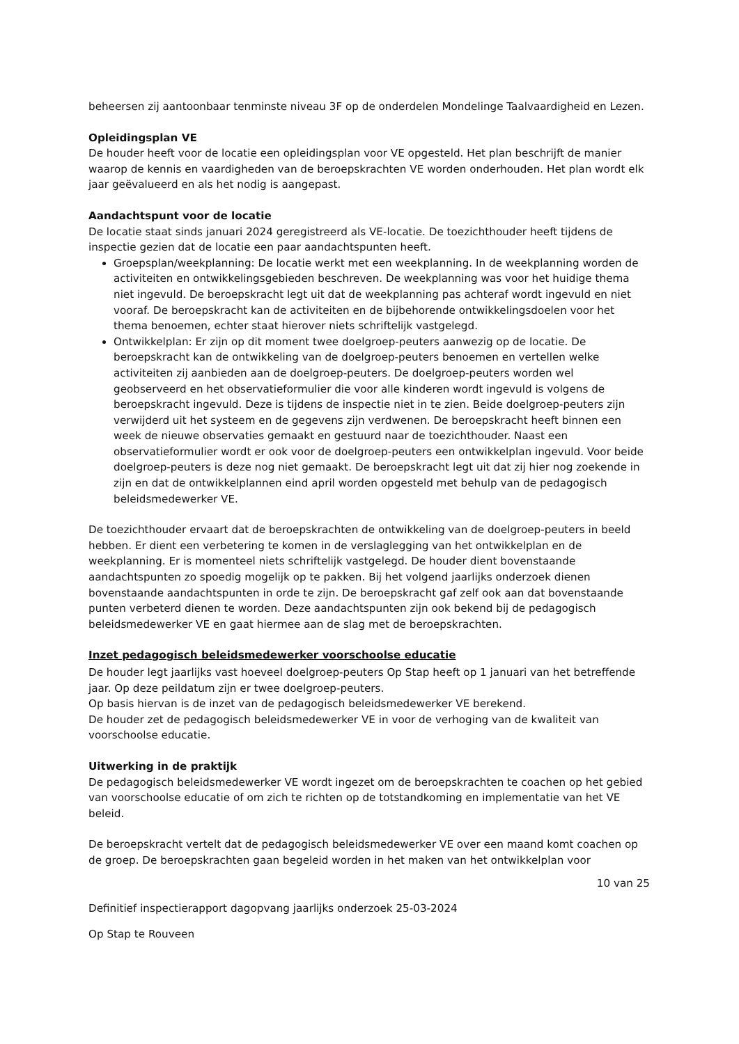beheersen zij aantoonbaar tenminste niveau 3F op de onderdelen Mondelinge Taalvaardigheid en Lezen.
Opleidingsplan VE
De houder heeft voor de locatie een opleidingsplan voor VE opgesteld. Het plan beschrijft de manier waarop de kennis en vaardigheden van de beroepskrachten VE worden onderhouden. Het plan wordt elk jaar geëvalueerd en als het nodig is aangepast.
Aandachtspunt voor de locatie
De locatie staat sinds januari 2024 geregistreerd als VE-locatie. De toezichthouder heeft tijdens de inspectie gezien dat de locatie een paar aandachtspunten heeft.
Groepsplan/weekplanning: De locatie werkt met een weekplanning. In de weekplanning worden de activiteiten en ontwikkelingsgebieden beschreven. De weekplanning was voor het huidige thema niet ingevuld. De beroepskracht legt uit dat de weekplanning pas achteraf wordt ingevuld en niet vooraf. De beroepskracht kan de activiteiten en de bijbehorende ontwikkelingsdoelen voor het thema benoemen, echter staat hierover niets schriftelijk vastgelegd.
Ontwikkelplan: Er zijn op dit moment twee doelgroep-peuters aanwezig op de locatie. De beroepskracht kan de ontwikkeling van de doelgroep-peuters benoemen en vertellen welke activiteiten zij aanbieden aan de doelgroep-peuters. De doelgroep-peuters worden wel geobserveerd en het observatieformulier die voor alle kinderen wordt ingevuld is volgens de beroepskracht ingevuld. Deze is tijdens de inspectie niet in te zien. Beide doelgroep-peuters zijn verwijderd uit het systeem en de gegevens zijn verdwenen. De beroepskracht heeft binnen een week de nieuwe observaties gemaakt en gestuurd naar de toezichthouder. Naast een observatieformulier wordt er ook voor de doelgroep-peuters een ontwikkelplan ingevuld. Voor beide doelgroep-peuters is deze nog niet gemaakt. De beroepskracht legt uit dat zij hier nog zoekende in zijn en dat de ontwikkelplannen eind april worden opgesteld met behulp van de pedagogisch beleidsmedewerker VE.
De toezichthouder ervaart dat de beroepskrachten de ontwikkeling van de doelgroep-peuters in beeld hebben. Er dient een verbetering te komen in de verslaglegging van het ontwikkelplan en de weekplanning. Er is momenteel niets schriftelijk vastgelegd. De houder dient bovenstaande aandachtspunten zo spoedig mogelijk op te pakken. Bij het volgend jaarlijks onderzoek dienen bovenstaande aandachtspunten in orde te zijn. De beroepskracht gaf zelf ook aan dat bovenstaande punten verbeterd dienen te worden. Deze aandachtspunten zijn ook bekend bij de pedagogisch beleidsmedewerker VE en gaat hiermee aan de slag met de beroepskrachten.
Inzet pedagogisch beleidsmedewerker voorschoolse educatie
De houder legt jaarlijks vast hoeveel doelgroep-peuters Op Stap heeft op 1 januari van het betreffende jaar. Op deze peildatum zijn er twee doelgroep-peuters.
Op basis hiervan is de inzet van de pedagogisch beleidsmedewerker VE berekend.
De houder zet de pedagogisch beleidsmedewerker VE in voor de verhoging van de kwaliteit van voorschoolse educatie.
Uitwerking in de praktijk
De pedagogisch beleidsmedewerker VE wordt ingezet om de beroepskrachten te coachen op het gebied van voorschoolse educatie of om zich te richten op de totstandkoming en implementatie van het VE beleid.
De beroepskracht vertelt dat de pedagogisch beleidsmedewerker VE over een maand komt coachen op de groep. De beroepskrachten gaan begeleid worden in het maken van het ontwikkelplan voor
10 van 25
Definitief inspectierapport dagopvang jaarlijks onderzoek 25-03-2024
Op Stap te Rouveen